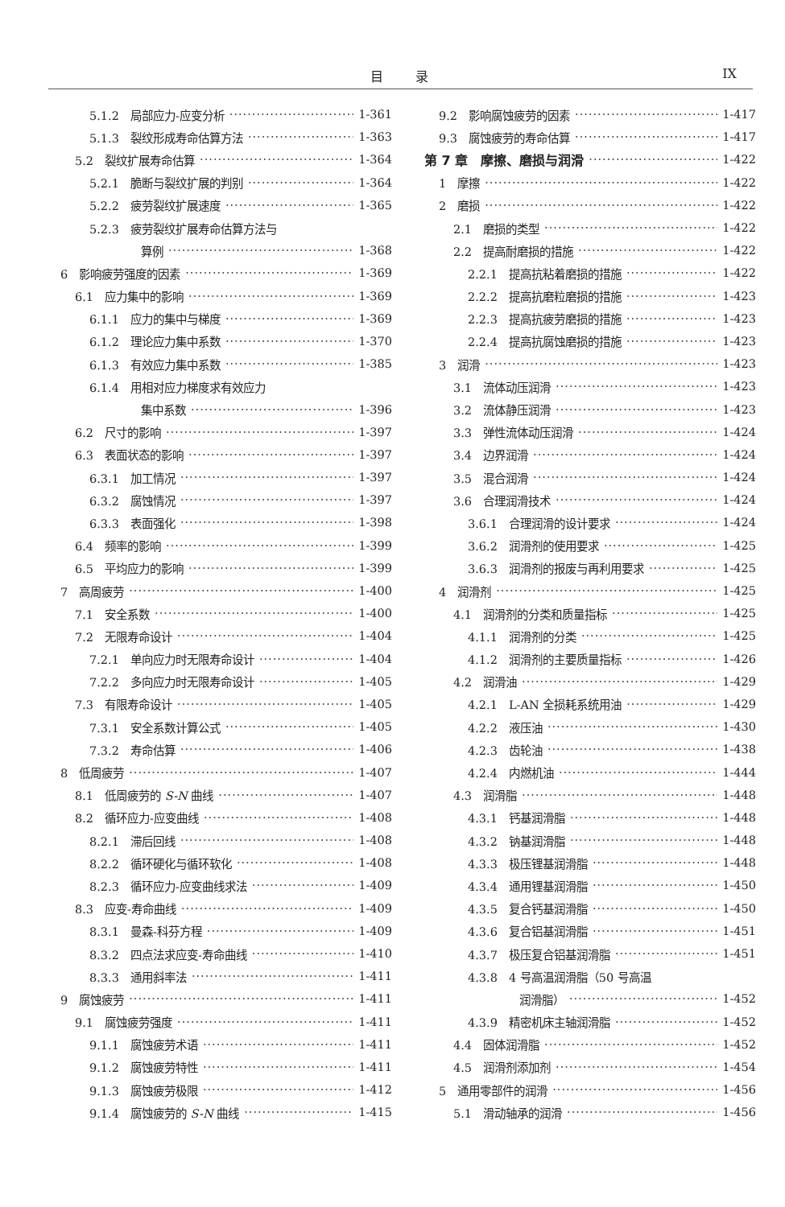目录 IX
5.1.2　局部应力-应变分析 1-361
5.1.3　裂纹形成寿命估算方法 1-363
5.2　裂纹扩展寿命估算 1-364
5.2.1　脆断与裂纹扩展的判别 1-364
5.2.2　疲劳裂纹扩展速度 1-365
5.2.3　疲劳裂纹扩展寿命估算方法与
算例 1-368
6　影响疲劳强度的因素 1-369
6.1　应力集中的影响 1-369
6.1.1　应力的集中与梯度 1-369
6.1.2　理论应力集中系数 1-370
6.1.3　有效应力集中系数 1-385
6.1.4　用相对应力梯度求有效应力
集中系数 1-396
6.2　尺寸的影响 1-397
6.3　表面状态的影响 1-397
6.3.1　加工情况 1-397
6.3.2　腐蚀情况 1-397
6.3.3　表面强化 1-398
6.4　频率的影响 1-399
6.5　平均应力的影响 1-399
7　高周疲劳 1-400
7.1　安全系数 1-400
7.2　无限寿命设计 1-404
7.2.1　单向应力时无限寿命设计 1-404
7.2.2　多向应力时无限寿命设计 1-405
7.3　有限寿命设计 1-405
7.3.1　安全系数计算公式 1-405
7.3.2　寿命估算 1-406
8　低周疲劳 1-407
8.1　低周疲劳的 S-N 曲线 1-407
8.2　循环应力-应变曲线 1-408
8.2.1　滞后回线 1-408
8.2.2　循环硬化与循环软化 1-408
8.2.3　循环应力-应变曲线求法 1-409
8.3　应变-寿命曲线 1-409
8.3.1　曼森-科芬方程 1-409
8.3.2　四点法求应变-寿命曲线 1-410
8.3.3　通用斜率法 1-411
9　腐蚀疲劳 1-411
9.1　腐蚀疲劳强度 1-411
9.1.1　腐蚀疲劳术语 1-411
9.1.2　腐蚀疲劳特性 1-411
9.1.3　腐蚀疲劳极限 1-412
9.1.4　腐蚀疲劳的 S-N 曲线 1-415
9.2　影响腐蚀疲劳的因素 1-417
9.3　腐蚀疲劳的寿命估算 1-417
第 7 章　摩擦、磨损与润滑 1-422
1　摩擦 1-422
2　磨损 1-422
2.1　磨损的类型 1-422
2.2　提高耐磨损的措施 1-422
2.2.1　提高抗粘着磨损的措施 1-422
2.2.2　提高抗磨粒磨损的措施 1-423
2.2.3　提高抗疲劳磨损的措施 1-423
2.2.4　提高抗腐蚀磨损的措施 1-423
3　润滑 1-423
3.1　流体动压润滑 1-423
3.2　流体静压润滑 1-423
3.3　弹性流体动压润滑 1-424
3.4　边界润滑 1-424
3.5　混合润滑 1-424
3.6　合理润滑技术 1-424
3.6.1　合理润滑的设计要求 1-424
3.6.2　润滑剂的使用要求 1-425
3.6.3　润滑剂的报废与再利用要求 1-425
4　润滑剂 1-425
4.1　润滑剂的分类和质量指标 1-425
4.1.1　润滑剂的分类 1-425
4.1.2　润滑剂的主要质量指标 1-426
4.2　润滑油 1-429
4.2.1　L-AN 全损耗系统用油 1-429
4.2.2　液压油 1-430
4.2.3　齿轮油 1-438
4.2.4　内燃机油 1-444
4.3　润滑脂 1-448
4.3.1　钙基润滑脂 1-448
4.3.2　钠基润滑脂 1-448
4.3.3　极压锂基润滑脂 1-448
4.3.4　通用锂基润滑脂 1-450
4.3.5　复合钙基润滑脂 1-450
4.3.6　复合铝基润滑脂 1-451
4.3.7　极压复合铝基润滑脂 1-451
4.3.8　4 号高温润滑脂（50 号高温
润滑脂） 1-452
4.3.9　精密机床主轴润滑脂 1-452
4.4　固体润滑脂 1-452
4.5　润滑剂添加剂 1-454
5　通用零部件的润滑 1-456
5.1　滑动轴承的润滑 1-456